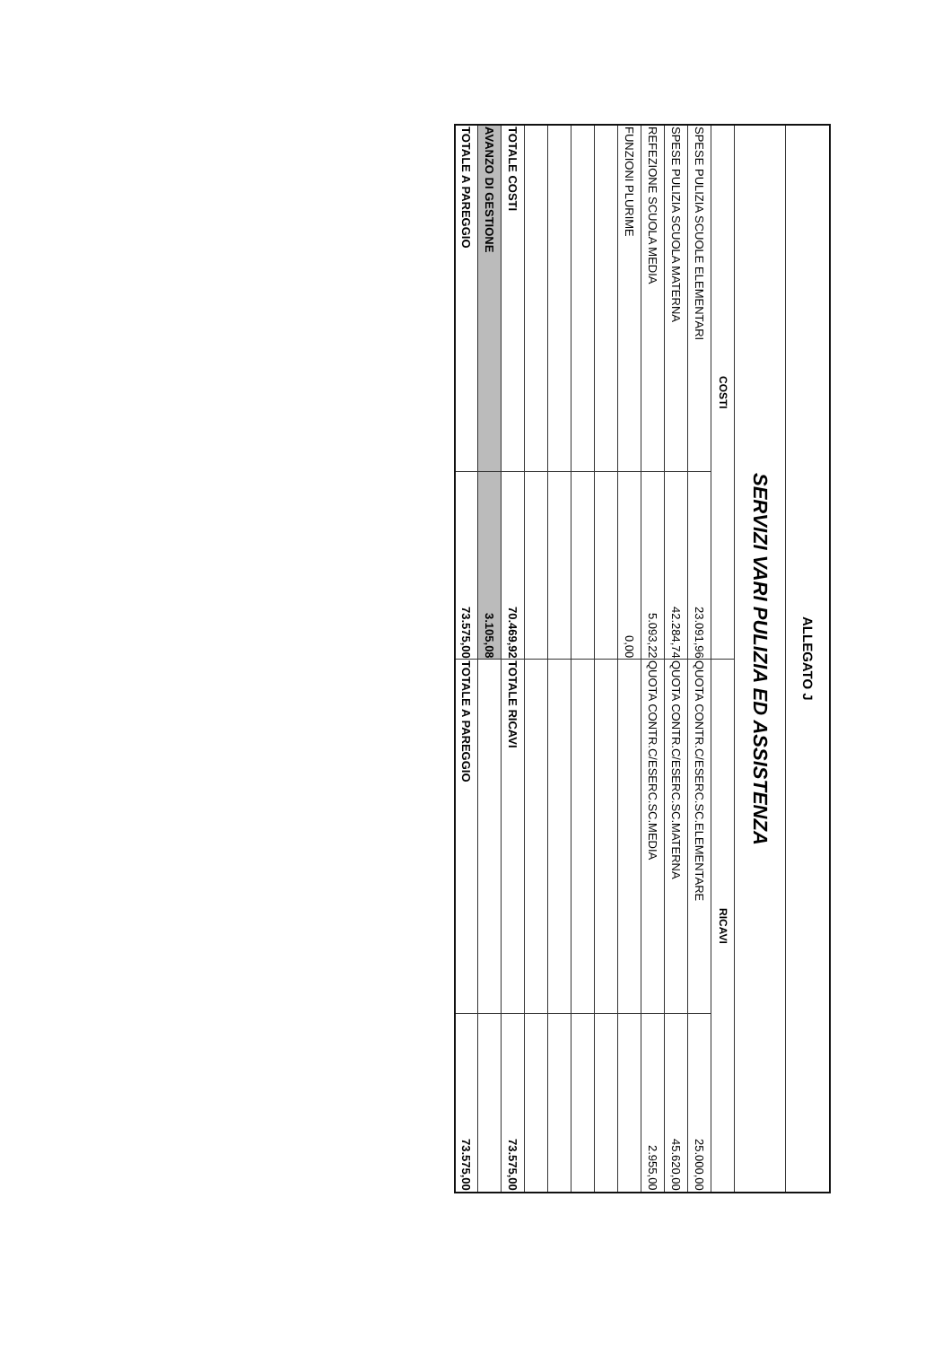| ALLEGATO J | | | |
| SERVIZI VARI PULIZIA ED ASSISTENZA | | | |
| COSTI | | RICAVI | |
| SPESE PULIZIA SCUOLE ELEMENTARI | 23.091,96 | QUOTA CONTR.C/ESERC.SC.ELEMENTARE | 25.000,00 |
| SPESE PULIZIA SCUOLA MATERNA | 42.284,74 | QUOTA CONTR.C/ESERC.SC.MATERNA | 45.620,00 |
| REFEZIONE SCUOLA MEDIA | 5.093,22 | QUOTA CONTR.C/ESERC.SC.MEDIA | 2.955,00 |
| FUNZIONI PLURIME | 0,00 | | |
| TOTALE COSTI | 70.469,92 | TOTALE RICAVI | 73.575,00 |
| AVANZO DI GESTIONE | 3.105,08 | | |
| TOTALE A PAREGGIO | 73.575,00 | TOTALE A PAREGGIO | 73.575,00 |